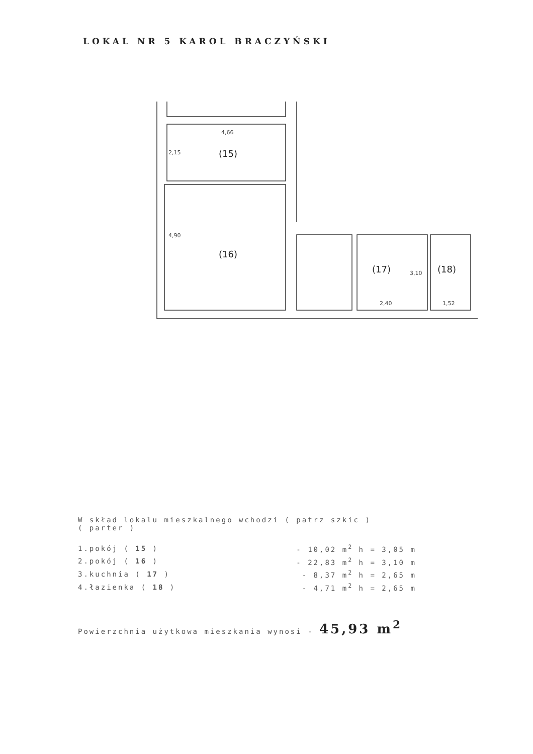LOKAL NR 5 KAROL BRACZYŃSKI
(15)
(16)
(17)
(18)
4,66
2,15
4,90
3,10
2,40
1,52
W skład lokalu mieszkalnego wchodzi ( patrz szkic )
( parter )
| 1.pokój ( 15 ) | - 10,02 m<sup>2</sup> h = 3,05 m |
| 2.pokój ( 16 ) | - 22,83 m<sup>2</sup> h = 3,10 m |
| 3.kuchnia ( 17 ) | - 8,37 m<sup>2</sup> h = 2,65 m |
| 4.łazienka ( 18 ) | - 4,71 m<sup>2</sup> h = 2,65 m |
Powierzchnia użytkowa mieszkania wynosi - 45,93 m<sup>2</sup>